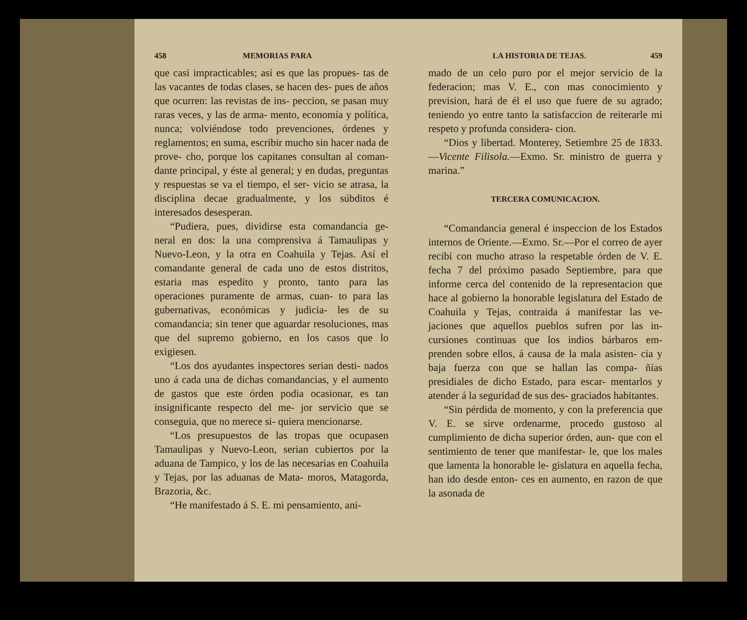458 MEMORIAS PARA
que casi impracticables; así es que las propues- tas de las vacantes de todas clases, se hacen des- pues de años que ocurren: las revistas de ins- peccion, se pasan muy raras veces, y las de arma- mento, economía y política, nunca; volviéndose todo prevenciones, órdenes y reglamentos; en suma, escribir mucho sin hacer nada de prove- cho, porque los capitanes consultan al coman- dante principal, y éste al general; y en dudas, preguntas y respuestas se va el tiempo, el ser- vicio se atrasa, la disciplina decae gradualmente, y los súbditos é interesados desesperan.
“Pudiera, pues, dividirse esta comandancia ge- neral en dos: la una comprensiva á Tamaulipas y Nuevo-Leon, y la otra en Coahuila y Tejas. Así el comandante general de cada uno de estos distritos, estaria mas espedito y pronto, tanto para las operaciones puramente de armas, cuan- to para las gubernativas, económicas y judicia- les de su comandancia; sin tener que aguardar resoluciones, mas que del supremo gobierno, en los casos que lo exigiesen.
“Los dos ayudantes inspectores serian desti- nados uno á cada una de dichas comandancias, y el aumento de gastos que este órden podia ocasionar, es tan insignificante respecto del me- jor servicio que se conseguia, que no merece si- quiera mencionarse.
“Los presupuestos de las tropas que ocupasen Tamaulipas y Nuevo-Leon, serian cubiertos por la aduana de Tampico, y los de las necesarias en Coahuila y Tejas, por las aduanas de Mata- moros, Matagorda, Brazoria, &c.
“He manifestado á S. E. mi pensamiento, ani-
LA HISTORIA DE TEJAS. 459
mado de un celo puro por el mejor servicio de la federacion; mas V. E., con mas conocimiento y prevision, hará de él el uso que fuere de su agrado; teniendo yo entre tanto la satisfaccion de reiterarle mi respeto y profunda considera- cion.
“Dios y libertad. Monterey, Setiembre 25 de 1833.—Vicente Filisola.—Exmo. Sr. ministro de guerra y marina.”
TERCERA COMUNICACION.
“Comandancia general é inspeccion de los Estados internos de Oriente.—Exmo. Sr.—Por el correo de ayer recibí con mucho atraso la respetable órden de V. E. fecha 7 del próximo pasado Septiembre, para que informe cerca del contenido de la representacion que hace al gobierno la honorable legislatura del Estado de Coahuila y Tejas, contraida á manifestar las ve- jaciones que aquellos pueblos sufren por las in- cursiones continuas que los indios bárbaros em- prenden sobre ellos, á causa de la mala asisten- cia y baja fuerza con que se hallan las compa- ñías presidiales de dicho Estado, para escar- mentarlos y atender á la seguridad de sus des- graciados habitantes.
“Sin pérdida de momento, y con la preferencia que V. E. se sirve ordenarme, procedo gustoso al cumplimiento de dicha superior órden, aun- que con el sentimiento de tener que manifestar- le, que los males que lamenta la honorable le- gislatura en aquella fecha, han ido desde enton- ces en aumento, en razon de que la asonada de